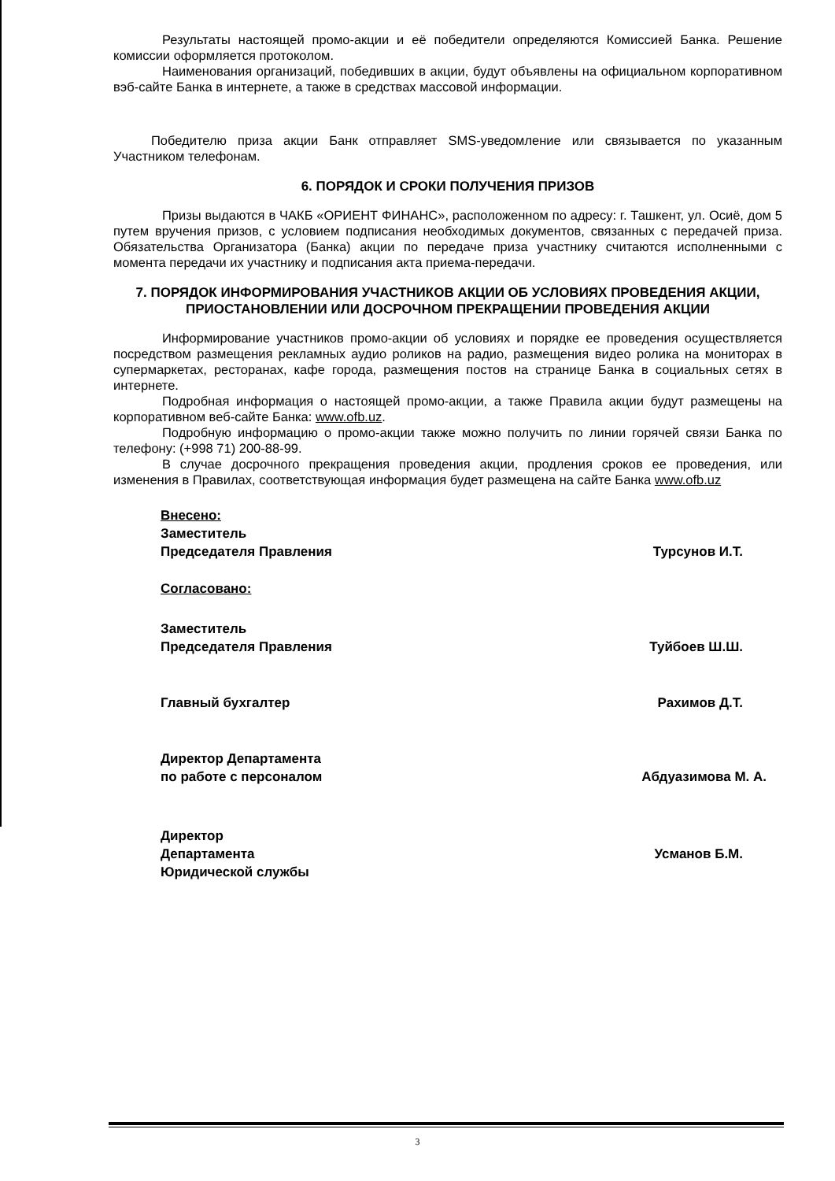Результаты настоящей промо-акции и её победители определяются Комиссией Банка. Решение комиссии оформляется протоколом.
Наименования организаций, победивших в акции, будут объявлены на официальном корпоративном вэб-сайте Банка в интернете, а также в средствах массовой информации.
Победителю приза акции Банк отправляет SMS-уведомление или связывается по указанным Участником телефонам.
6. ПОРЯДОК И СРОКИ ПОЛУЧЕНИЯ ПРИЗОВ
Призы выдаются в ЧАКБ «ОРИЕНТ ФИНАНС», расположенном по адресу: г. Ташкент, ул. Осиё, дом 5 путем вручения призов, с условием подписания необходимых документов, связанных с передачей приза. Обязательства Организатора (Банка) акции по передаче приза участнику считаются исполненными с момента передачи их участнику и подписания акта приема-передачи.
7. ПОРЯДОК ИНФОРМИРОВАНИЯ УЧАСТНИКОВ АКЦИИ ОБ УСЛОВИЯХ ПРОВЕДЕНИЯ АКЦИИ, ПРИОСТАНОВЛЕНИИ ИЛИ ДОСРОЧНОМ ПРЕКРАЩЕНИИ ПРОВЕДЕНИЯ АКЦИИ
Информирование участников промо-акции об условиях и порядке ее проведения осуществляется посредством размещения рекламных аудио роликов на радио, размещения видео ролика на мониторах в супермаркетах, ресторанах, кафе города, размещения постов на странице Банка в социальных сетях в интернете.
Подробная информация о настоящей промо-акции, а также Правила акции будут размещены на корпоративном веб-сайте Банка: www.ofb.uz.
Подробную информацию о промо-акции также можно получить по линии горячей связи Банка по телефону: (+998 71) 200-88-99.
В случае досрочного прекращения проведения акции, продления сроков ее проведения, или изменения в Правилах, соответствующая информация будет размещена на сайте Банка www.ofb.uz
Внесено:
Заместитель
Председателя Правления
Турсунов И.Т.
Согласовано:
Заместитель
Председателя Правления
Туйбоев Ш.Ш.
Главный бухгалтер Рахимов Д.Т.
Директор Департамента
по работе с персоналом
Абдуазимова М. А.
Директор
Департамента
Юридической службы
Усманов Б.М.
3